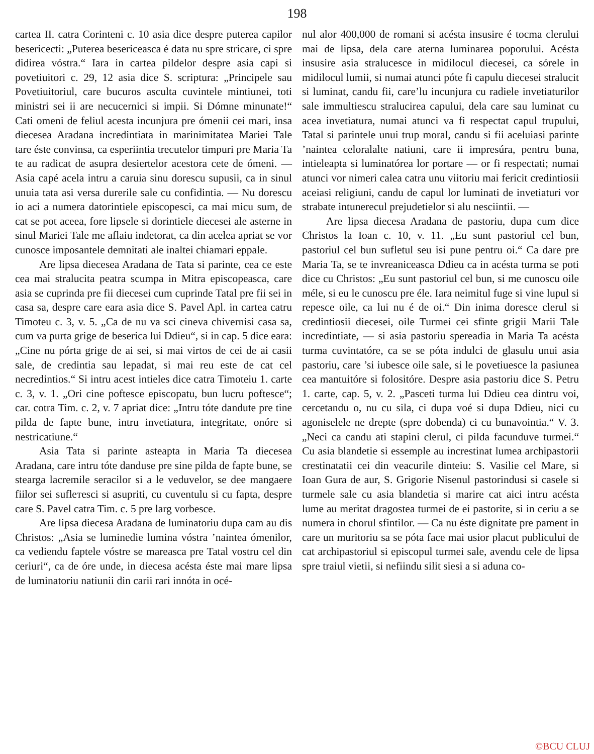198
cartea II. catra Corinteni c. 10 asia dice despre puterea capilor besericecti: „Puterea besericeasca é data nu spre stricare, ci spre didirea vóstra.“ Iara in cartea pildelor despre asia capi si povetiuitori c. 29, 12 asia dice S. scriptura: „Principele sau Povetiuitoriul, care bucuros asculta cuvintele mintiunei, toti ministri sei ii are necucernici si impii. Si Dómne minunate!“ Cati omeni de feliul acesta incunjura pre ómenii cei mari, insa diecesea Aradana incredintiata in marinimitatea Mariei Tale tare éste convinsa, ca esperiintia trecutelor timpuri pre Maria Ta te au radicat de asupra desiertelor acestora cete de ómeni. — Asia capé acela intru a caruia sinu dorescu supusii, ca in sinul unuia tata asi versa durerile sale cu confidintia. — Nu dorescu io aci a numera datorintiele episcopesci, ca mai micu sum, de cat se pot aceea, fore lipsele si dorintiele diecesei ale asterne in sinul Mariei Tale me aflaiu indetorat, ca din acelea apriat se vor cunosce imposantele demnitati ale inaltei chiamari eppale.
Are lipsa diecesea Aradana de Tata si parinte, cea ce este cea mai stralucita peatra scumpa in Mitra episcopeasca, care asia se cuprinda pre fii diecesei cum cuprinde Tatal pre fii sei in casa sa, despre care eara asia dice S. Pavel Apl. in cartea catru Timoteu c. 3, v. 5. „Ca de nu va sci cineva chivernisi casa sa, cum va purta grige de beserica lui Ddieu“, si in cap. 5 dice eara: „Cine nu pórta grige de ai sei, si mai virtos de cei de ai casii sale, de credintia sau lepadat, si mai reu este de cat cel necredintios.“ Si intru acest intieles dice catra Timoteiu 1. carte c. 3, v. 1. „Ori cine poftesce episcopatu, bun lucru poftesce“; car. cotra Tim. c. 2, v. 7 apriat dice: „Intru tóte dandute pre tine pilda de fapte bune, intru invetiatura, integritate, onóre si nestricatiune.“
Asia Tata si parinte asteapta in Maria Ta diecesea Aradana, care intru tóte danduse pre sine pilda de fapte bune, se stearga lacremile seracilor si a le veduvelor, se dee mangaere fiilor sei suflетesci si asupriti, cu cuventulu si cu fapta, despre care S. Pavel catra Tim. c. 5 pre larg vorbesce.
Are lipsa diecesa Aradana de luminatoriu dupa cam au dis Christos: „Asia se luminedie lumina vóstra ’naintea ómenilor, ca vediendu faptele vóstre se mareasca pre Tatal vostru cel din ceriuri“, ca de óre unde, in diecesa acésta éste mai mare lipsa de luminatoriu natiunii din carii rari innóta in océ-
nul alor 400,000 de romani si acésta insusire é tocma clerului mai de lipsa, dela care aterna luminarea poporului. Acésta insusire asia stralucesce in midilocul diecesei, ca sórele in midilocul lumii, si numai atunci póte fi capulu diecesei stralucit si luminat, candu fii, care’lu incunjura cu radiele invetiaturilor sale immultiescu stralucirea capului, dela care sau luminat cu acea invetiatura, numai atunci va fi respectat capul trupului, Tatal si parintele unui trup moral, candu si fii aceluiasi parinte ’naintea celoralalte natiuni, care ii impresúra, pentru buna, intieleapta si luminatórea lor portare — or fi respectati; numai atunci vor nimeri calea catra unu viitoriu mai fericit credintiosii aceiasi religiuni, candu de capul lor luminati de invetiaturi vor strabate intunerecul prejudetielor si alu nesciintii. —
Are lipsa diecesa Aradana de pastoriu, dupa cum dice Christos la Ioan c. 10, v. 11. „Eu sunt pastoriul cel bun, pastoriul cel bun sufletul seu isi pune pentru oi.“ Ca dare pre Maria Ta, se te invreaniceasca Ddieu ca in acésta turma se poti dice cu Christos: „Eu sunt pastoriul cel bun, si me cunoscu oile méle, si eu le cunoscu pre éle. Iara neimitul fuge si vine lupul si repesce oile, ca lui nu é de oi.“ Din inima doresce clerul si credintiosii diecesei, oile Turmei cei sfinte grigii Marii Tale incredintiate, — si asia pastoriu spereadia in Maria Ta acésta turma cuvintatóre, ca se se póta indulci de glasulu unui asia pastoriu, care ’si iubesce oile sale, si le povetiuesce la pasiunea cea mantuitóre si folositóre. Despre asia pastoriu dice S. Petru 1. carte, cap. 5, v. 2. „Pasceti turma lui Ddieu cea dintru voi, cercetandu o, nu cu sila, ci dupa voé si dupa Ddieu, nici cu agoniselele ne drepte (spre dobenda) ci cu bunavointia.“ V. 3. „Neci ca candu ati stapini clerul, ci pilda facunduve turmei.“ Cu asia blandetie si essemple au increstinat lumea archipastorii crestinatatii cei din veacurile dinteiu: S. Vasilie cel Mare, si Ioan Gura de aur, S. Grigorie Nisenul pastorindusi si casele si turmele sale cu asia blandetia si marire cat aici intru acésta lume au meritat dragostea turmei de ei pastorite, si in ceriu a se numera in chorul sfintilor. — Ca nu éste dignitate pre pament in care un muritoriu sa se póta face mai usior placut publicului de cat archipastoriul si episcopul turmei sale, avendu cele de lipsa spre traiul vietii, si nefiindu silit siesi a si aduna co-
©BCU CLUJ